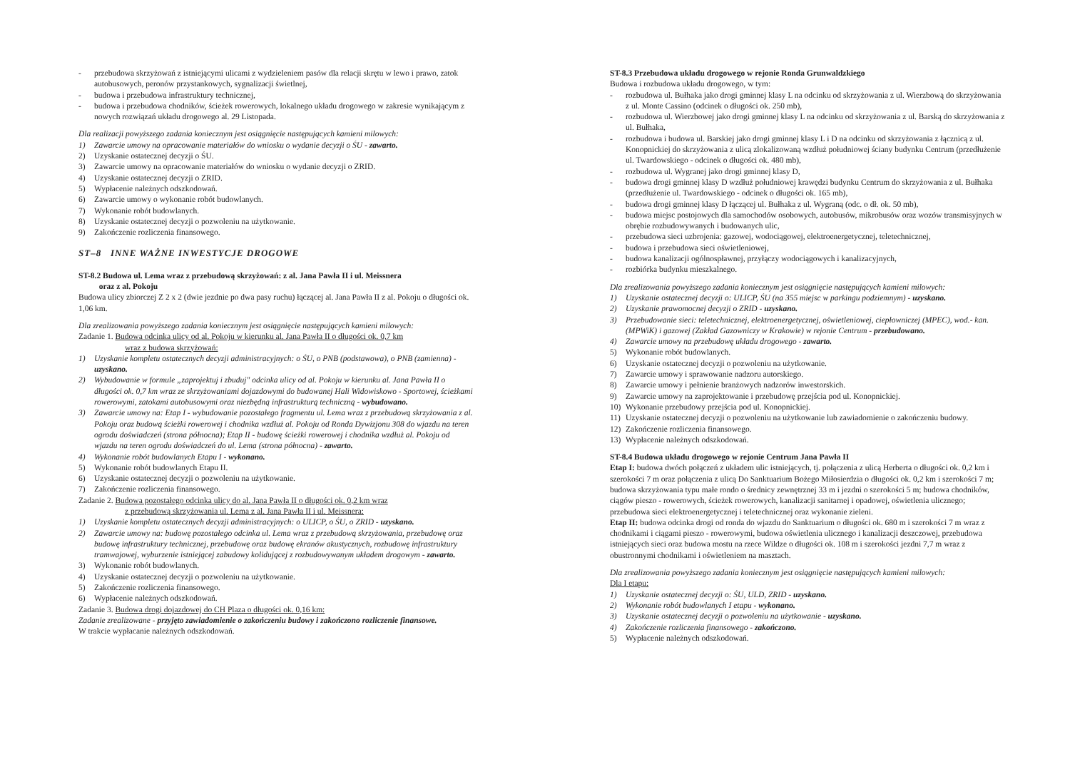- przebudowa skrzyżowań z istniejącymi ulicami z wydzieleniem pasów dla relacji skrętu w lewo i prawo, zatok autobusowych, peronów przystankowych, sygnalizacji świetlnej,
- budowa i przebudowa infrastruktury technicznej,
- budowa i przebudowa chodników, ścieżek rowerowych, lokalnego układu drogowego w zakresie wynikającym z nowych rozwiązań układu drogowego al. 29 Listopada.
Dla realizacji powyższego zadania koniecznym jest osiągnięcie następujących kamieni milowych:
1) Zawarcie umowy na opracowanie materiałów do wniosku o wydanie decyzji o ŚU - zawarto.
2) Uzyskanie ostatecznej decyzji o ŚU.
3) Zawarcie umowy na opracowanie materiałów do wniosku o wydanie decyzji o ZRID.
4) Uzyskanie ostatecznej decyzji o ZRID.
5) Wypłacenie należnych odszkodowań.
6) Zawarcie umowy o wykonanie robót budowlanych.
7) Wykonanie robót budowlanych.
8) Uzyskanie ostatecznej decyzji o pozwoleniu na użytkowanie.
9) Zakończenie rozliczenia finansowego.
ST–8 INNE WAŻNE INWESTYCJE DROGOWE
ST-8.2 Budowa ul. Lema wraz z przebudową skrzyżowań: z al. Jana Pawła II i ul. Meissnera
oraz z al. Pokoju
Budowa ulicy zbiorczej Z 2 x 2 (dwie jezdnie po dwa pasy ruchu) łączącej al. Jana Pawła II z al. Pokoju o długości ok. 1,06 km.
Dla zrealizowania powyższego zadania koniecznym jest osiągnięcie następujących kamieni milowych:
Zadanie 1. Budowa odcinka ulicy od al. Pokoju w kierunku al. Jana Pawła II o długości ok. 0,7 km
wraz z budowa skrzyżowań:
1) Uzyskanie kompletu ostatecznych decyzji administracyjnych: o ŚU, o PNB (podstawowa), o PNB (zamienna) - uzyskano.
2) Wybudowanie w formule „zaprojektuj i zbuduj" odcinka ulicy od al. Pokoju w kierunku al. Jana Pawła II o długości ok. 0,7 km wraz ze skrzyżowaniami dojazdowymi do budowanej Hali Widowiskowo - Sportowej, ścieżkami rowerowymi, zatokami autobusowymi oraz niezbędną infrastrukturą techniczną - wybudowano.
3) Zawarcie umowy na: Etap I - wybudowanie pozostałego fragmentu ul. Lema wraz z przebudową skrzyżowania z al. Pokoju oraz budową ścieżki rowerowej i chodnika wzdłuż al. Pokoju od Ronda Dywizjonu 308 do wjazdu na teren ogrodu doświadczeń (strona północna); Etap II - budowę ścieżki rowerowej i chodnika wzdłuż al. Pokoju od wjazdu na teren ogrodu doświadczeń do ul. Lema (strona północna) - zawarto.
4) Wykonanie robót budowlanych Etapu I - wykonano.
5) Wykonanie robót budowlanych Etapu II.
6) Uzyskanie ostatecznej decyzji o pozwoleniu na użytkowanie.
7) Zakończenie rozliczenia finansowego.
Zadanie 2. Budowa pozostałego odcinka ulicy do al. Jana Pawła II o długości ok. 0,2 km wraz
z przebudową skrzyżowania ul. Lema z al. Jana Pawła II i ul. Meissnera:
1) Uzyskanie kompletu ostatecznych decyzji administracyjnych: o ULICP, o ŚU, o ZRID - uzyskano.
2) Zawarcie umowy na: budowę pozostałego odcinka ul. Lema wraz z przebudową skrzyżowania, przebudowę oraz budowę infrastruktury technicznej, przebudowę oraz budowę ekranów akustycznych, rozbudowę infrastruktury tramwajowej, wyburzenie istniejącej zabudowy kolidującej z rozbudowywanym układem drogowym - zawarto.
3) Wykonanie robót budowlanych.
4) Uzyskanie ostatecznej decyzji o pozwoleniu na użytkowanie.
5) Zakończenie rozliczenia finansowego.
6) Wypłacenie należnych odszkodowań.
Zadanie 3. Budowa drogi dojazdowej do CH Plaza o długości ok. 0,16 km:
Zadanie zrealizowane - przyjęto zawiadomienie o zakończeniu budowy i zakończono rozliczenie finansowe.
W trakcie wypłacanie należnych odszkodowań.
ST-8.3 Przebudowa układu drogowego w rejonie Ronda Grunwaldzkiego
Budowa i rozbudowa układu drogowego, w tym:
- rozbudowa ul. Bułhaka jako drogi gminnej klasy L na odcinku od skrzyżowania z ul. Wierzbową do skrzyżowania z ul. Monte Cassino (odcinek o długości ok. 250 mb),
- rozbudowa ul. Wierzbowej jako drogi gminnej klasy L na odcinku od skrzyżowania z ul. Barską do skrzyżowania z ul. Bułhaka,
- rozbudowa i budowa ul. Barskiej jako drogi gminnej klasy L i D na odcinku od skrzyżowania z łącznicą z ul. Konopnickiej do skrzyżowania z ulicą zlokalizowaną wzdłuż południowej ściany budynku Centrum (przedłużenie ul. Twardowskiego - odcinek o długości ok. 480 mb),
- rozbudowa ul. Wygranej jako drogi gminnej klasy D,
- budowa drogi gminnej klasy D wzdłuż południowej krawędzi budynku Centrum do skrzyżowania z ul. Bułhaka (przedłużenie ul. Twardowskiego - odcinek o długości ok. 165 mb),
- budowa drogi gminnej klasy D łączącej ul. Bułhaka z ul. Wygraną (odc. o dł. ok. 50 mb),
- budowa miejsc postojowych dla samochodów osobowych, autobusów, mikrobusów oraz wozów transmisyjnych w obrębie rozbudowywanych i budowanych ulic,
- przebudowa sieci uzbrojenia: gazowej, wodociągowej, elektroenergetycznej, teletechnicznej,
- budowa i przebudowa sieci oświetleniowej,
- budowa kanalizacji ogólnospławnej, przyłączy wodociągowych i kanalizacyjnych,
- rozbiórka budynku mieszkalnego.
Dla zrealizowania powyższego zadania koniecznym jest osiągnięcie następujących kamieni milowych:
1) Uzyskanie ostatecznej decyzji o: ULICP, ŚU (na 355 miejsc w parkingu podziemnym) - uzyskano.
2) Uzyskanie prawomocnej decyzji o ZRID - uzyskano.
3) Przebudowanie sieci: teletechnicznej, elektroenergetycznej, oświetleniowej, ciepłowniczej (MPEC), wod.- kan. (MPWiK) i gazowej (Zakład Gazowniczy w Krakowie) w rejonie Centrum - przebudowano.
4) Zawarcie umowy na przebudowę układu drogowego - zawarto.
5) Wykonanie robót budowlanych.
6) Uzyskanie ostatecznej decyzji o pozwoleniu na użytkowanie.
7) Zawarcie umowy i sprawowanie nadzoru autorskiego.
8) Zawarcie umowy i pełnienie branżowych nadzorów inwestorskich.
9) Zawarcie umowy na zaprojektowanie i przebudowę przejścia pod ul. Konopnickiej.
10) Wykonanie przebudowy przejścia pod ul. Konopnickiej.
11) Uzyskanie ostatecznej decyzji o pozwoleniu na użytkowanie lub zawiadomienie o zakończeniu budowy.
12) Zakończenie rozliczenia finansowego.
13) Wypłacenie należnych odszkodowań.
ST-8.4 Budowa układu drogowego w rejonie Centrum Jana Pawła II
Etap I: budowa dwóch połączeń z układem ulic istniejących, tj. połączenia z ulicą Herberta o długości ok. 0,2 km i szerokości 7 m oraz połączenia z ulicą Do Sanktuarium Bożego Miłosierdzia o długości ok. 0,2 km i szerokości 7 m; budowa skrzyżowania typu małe rondo o średnicy zewnętrznej 33 m i jezdni o szerokości 5 m; budowa chodników, ciągów pieszo - rowerowych, ścieżek rowerowych, kanalizacji sanitarnej i opadowej, oświetlenia ulicznego; przebudowa sieci elektroenergetycznej i teletechnicznej oraz wykonanie zieleni.
Etap II: budowa odcinka drogi od ronda do wjazdu do Sanktuarium o długości ok. 680 m i szerokości 7 m wraz z chodnikami i ciągami pieszo - rowerowymi, budowa oświetlenia ulicznego i kanalizacji deszczowej, przebudowa istniejących sieci oraz budowa mostu na rzece Wildze o długości ok. 108 m i szerokości jezdni 7,7 m wraz z obustronnymi chodnikami i oświetleniem na masztach.
Dla zrealizowania powyższego zadania koniecznym jest osiągnięcie następujących kamieni milowych:
Dla I etapu:
1) Uzyskanie ostatecznej decyzji o: ŚU, ULD, ZRID - uzyskano.
2) Wykonanie robót budowlanych I etapu - wykonano.
3) Uzyskanie ostatecznej decyzji o pozwoleniu na użytkowanie - uzyskano.
4) Zakończenie rozliczenia finansowego - zakończono.
5) Wypłacenie należnych odszkodowań.